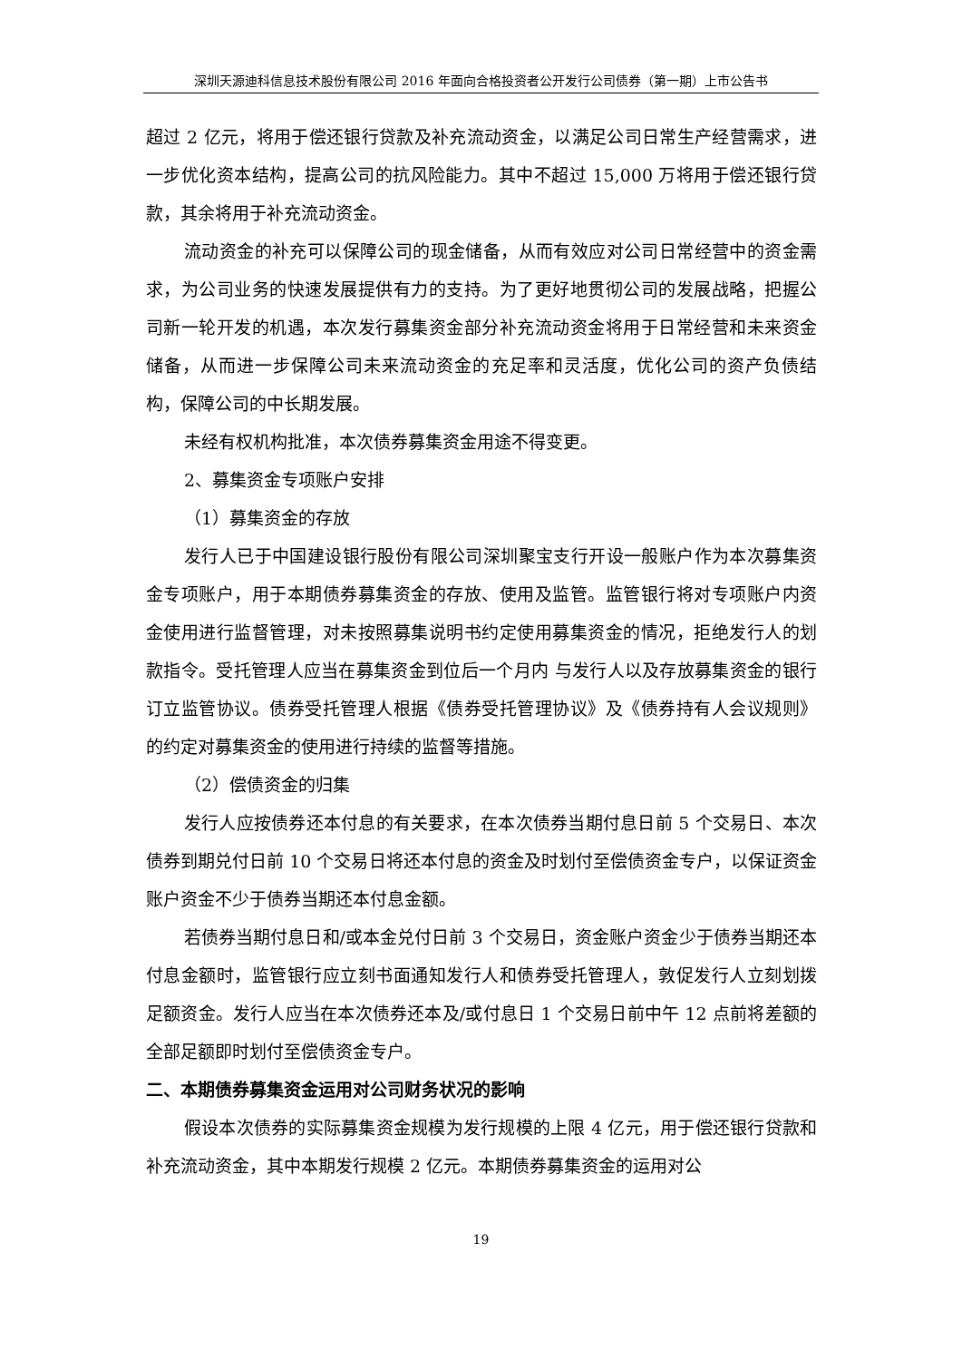深圳天源迪科信息技术股份有限公司 2016 年面向合格投资者公开发行公司债券（第一期）上市公告书
超过 2 亿元，将用于偿还银行贷款及补充流动资金，以满足公司日常生产经营需求，进一步优化资本结构，提高公司的抗风险能力。其中不超过 15,000 万将用于偿还银行贷款，其余将用于补充流动资金。
流动资金的补充可以保障公司的现金储备，从而有效应对公司日常经营中的资金需求，为公司业务的快速发展提供有力的支持。为了更好地贯彻公司的发展战略，把握公司新一轮开发的机遇，本次发行募集资金部分补充流动资金将用于日常经营和未来资金储备，从而进一步保障公司未来流动资金的充足率和灵活度，优化公司的资产负债结构，保障公司的中长期发展。
未经有权机构批准，本次债券募集资金用途不得变更。
2、募集资金专项账户安排
（1）募集资金的存放
发行人已于中国建设银行股份有限公司深圳聚宝支行开设一般账户作为本次募集资金专项账户，用于本期债券募集资金的存放、使用及监管。监管银行将对专项账户内资金使用进行监督管理，对未按照募集说明书约定使用募集资金的情况，拒绝发行人的划款指令。受托管理人应当在募集资金到位后一个月内 与发行人以及存放募集资金的银行订立监管协议。债券受托管理人根据《债券受托管理协议》及《债券持有人会议规则》的约定对募集资金的使用进行持续的监督等措施。
（2）偿债资金的归集
发行人应按债券还本付息的有关要求，在本次债券当期付息日前 5 个交易日、本次债券到期兑付日前 10 个交易日将还本付息的资金及时划付至偿债资金专户，以保证资金账户资金不少于债券当期还本付息金额。
若债券当期付息日和/或本金兑付日前 3 个交易日，资金账户资金少于债券当期还本付息金额时，监管银行应立刻书面通知发行人和债券受托管理人，敦促发行人立刻划拨足额资金。发行人应当在本次债券还本及/或付息日 1 个交易日前中午 12 点前将差额的全部足额即时划付至偿债资金专户。
二、本期债券募集资金运用对公司财务状况的影响
假设本次债券的实际募集资金规模为发行规模的上限 4 亿元，用于偿还银行贷款和补充流动资金，其中本期发行规模 2 亿元。本期债券募集资金的运用对公
19